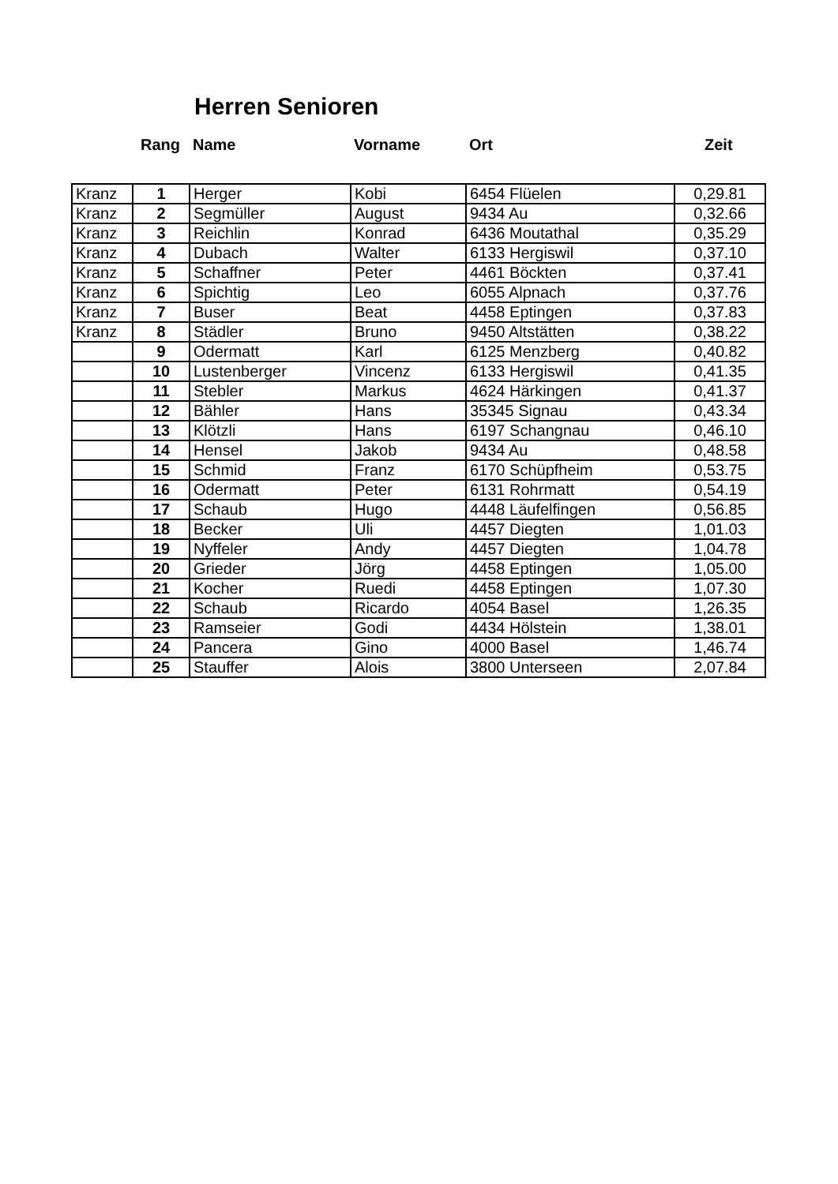Herren Senioren
Rang Name Vorname Ort Zeit
| Kranz | 1 | Herger | Kobi | 6454 Flüelen | 0,29.81 |
| Kranz | 2 | Segmüller | August | 9434 Au | 0,32.66 |
| Kranz | 3 | Reichlin | Konrad | 6436 Moutathal | 0,35.29 |
| Kranz | 4 | Dubach | Walter | 6133 Hergiswil | 0,37.10 |
| Kranz | 5 | Schaffner | Peter | 4461 Böckten | 0,37.41 |
| Kranz | 6 | Spichtig | Leo | 6055 Alpnach | 0,37.76 |
| Kranz | 7 | Buser | Beat | 4458 Eptingen | 0,37.83 |
| Kranz | 8 | Städler | Bruno | 9450 Altstätten | 0,38.22 |
| | 9 | Odermatt | Karl | 6125 Menzberg | 0,40.82 |
| | 10 | Lustenberger | Vincenz | 6133 Hergiswil | 0,41.35 |
| | 11 | Stebler | Markus | 4624 Härkingen | 0,41.37 |
| | 12 | Bähler | Hans | 35345 Signau | 0,43.34 |
| | 13 | Klötzli | Hans | 6197 Schangnau | 0,46.10 |
| | 14 | Hensel | Jakob | 9434 Au | 0,48.58 |
| | 15 | Schmid | Franz | 6170 Schüpfheim | 0,53.75 |
| | 16 | Odermatt | Peter | 6131 Rohrmatt | 0,54.19 |
| | 17 | Schaub | Hugo | 4448 Läufelfingen | 0,56.85 |
| | 18 | Becker | Uli | 4457 Diegten | 1,01.03 |
| | 19 | Nyffeler | Andy | 4457 Diegten | 1,04.78 |
| | 20 | Grieder | Jörg | 4458 Eptingen | 1,05.00 |
| | 21 | Kocher | Ruedi | 4458 Eptingen | 1,07.30 |
| | 22 | Schaub | Ricardo | 4054 Basel | 1,26.35 |
| | 23 | Ramseier | Godi | 4434 Hölstein | 1,38.01 |
| | 24 | Pancera | Gino | 4000 Basel | 1,46.74 |
| | 25 | Stauffer | Alois | 3800 Unterseen | 2,07.84 |